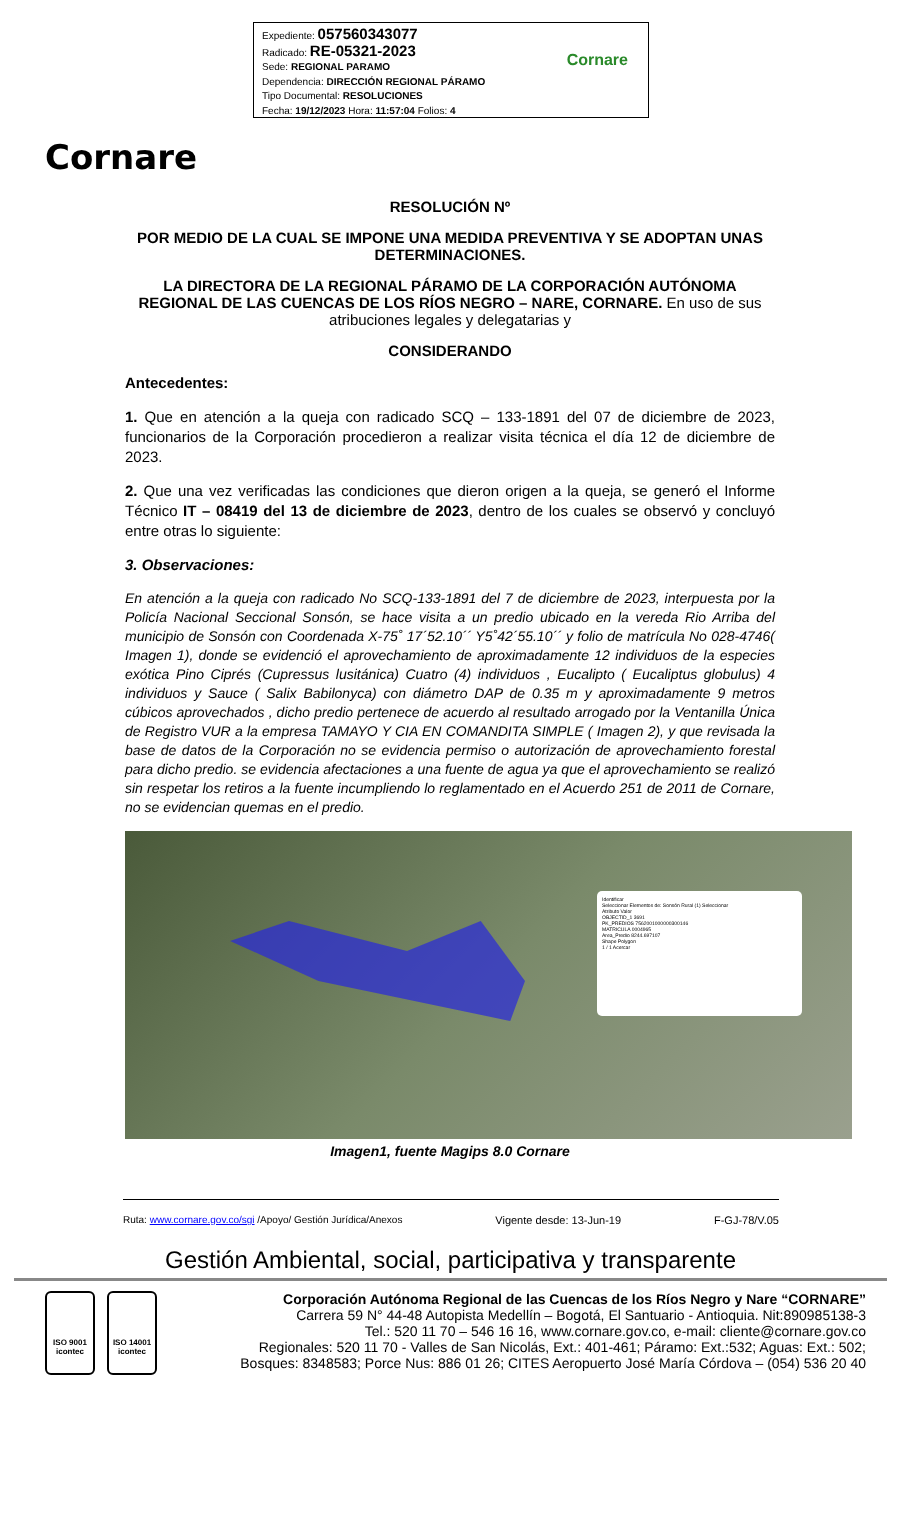Cornare
Expediente: 057560343077
Radicado: RE-05321-2023
Sede: REGIONAL PARAMO
Dependencia: DIRECCIÓN REGIONAL PÁRAMO
Tipo Documental: RESOLUCIONES
Fecha: 19/12/2023 Hora: 11:57:04 Folios: 4
Cornare
RESOLUCIÓN Nº
POR MEDIO DE LA CUAL SE IMPONE UNA MEDIDA PREVENTIVA Y SE ADOPTAN UNAS DETERMINACIONES.
LA DIRECTORA DE LA REGIONAL PÁRAMO DE LA CORPORACIÓN AUTÓNOMA REGIONAL DE LAS CUENCAS DE LOS RÍOS NEGRO – NARE, CORNARE. En uso de sus atribuciones legales y delegatarias y
CONSIDERANDO
Antecedentes:
1. Que en atención a la queja con radicado SCQ – 133-1891 del 07 de diciembre de 2023, funcionarios de la Corporación procedieron a realizar visita técnica el día 12 de diciembre de 2023.
2. Que una vez verificadas las condiciones que dieron origen a la queja, se generó el Informe Técnico IT – 08419 del 13 de diciembre de 2023, dentro de los cuales se observó y concluyó entre otras lo siguiente:
3. Observaciones:
En atención a la queja con radicado No SCQ-133-1891 del 7 de diciembre de 2023, interpuesta por la Policía Nacional Seccional Sonsón, se hace visita a un predio ubicado en la vereda Rio Arriba del municipio de Sonsón con Coordenada X-75˚ 17´52.10´´ Y5˚42´55.10´´ y folio de matrícula No 028-4746( Imagen 1), donde se evidenció el aprovechamiento de aproximadamente 12 individuos de la especies exótica Pino Ciprés (Cupressus lusitánica) Cuatro (4) individuos , Eucalipto ( Eucaliptus globulus) 4 individuos y Sauce ( Salix Babilonyca) con diámetro DAP de 0.35 m y aproximadamente 9 metros cúbicos aprovechados , dicho predio pertenece de acuerdo al resultado arrogado por la Ventanilla Única de Registro VUR a la empresa TAMAYO Y CIA EN COMANDITA SIMPLE ( Imagen 2), y que revisada la base de datos de la Corporación no se evidencia permiso o autorización de aprovechamiento forestal para dicho predio. se evidencia afectaciones a una fuente de agua ya que el aprovechamiento se realizó sin respetar los retiros a la fuente incumpliendo lo reglamentado en el Acuerdo 251 de 2011 de Cornare, no se evidencian quemas en el predio.
Identificar
Seleccionar Elementos de: Sonsón Rural (1) Seleccionar
Atributo Valor
OBJECTID_1 3691
PK_PREDIOS 7562001000000300146
MATRICULA 0004965
Area_Predio 8244.697107
Shape Polygon
1 / 1 Acercar
Imagen1, fuente Magips 8.0 Cornare
Ruta: www.cornare.gov.co/sgi /Apoyo/ Gestión Jurídica/Anexos Vigente desde: 13-Jun-19 F-GJ-78/V.05
Gestión Ambiental, social, participativa y transparente
ISO 9001
icontec
ISO 14001
icontec
Corporación Autónoma Regional de las Cuencas de los Ríos Negro y Nare “CORNARE”
Carrera 59 N° 44-48 Autopista Medellín – Bogotá, El Santuario - Antioquia. Nit:890985138-3
Tel.: 520 11 70 – 546 16 16, www.cornare.gov.co, e-mail: cliente@cornare.gov.co
Regionales: 520 11 70 - Valles de San Nicolás, Ext.: 401-461; Páramo: Ext.:532; Aguas: Ext.: 502;
Bosques: 8348583; Porce Nus: 886 01 26; CITES Aeropuerto José María Córdova – (054) 536 20 40